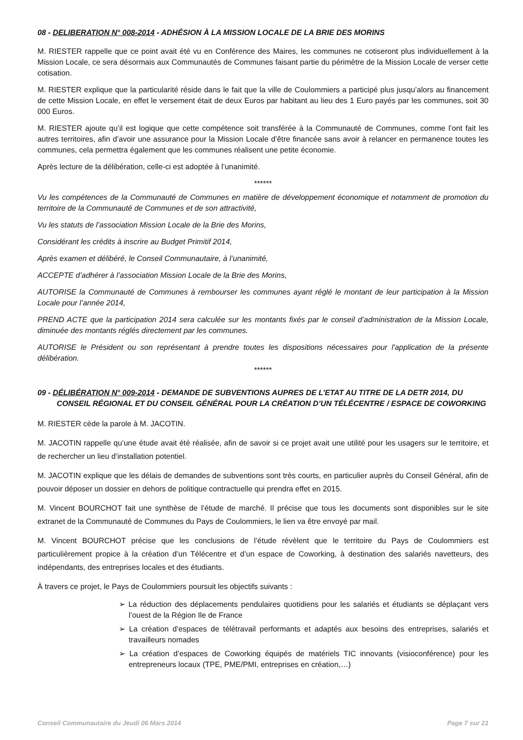08 - DELIBERATION N° 008-2014 - ADHÉSION À LA MISSION LOCALE DE LA BRIE DES MORINS
M. RIESTER rappelle que ce point avait été vu en Conférence des Maires, les communes ne cotiseront plus individuellement à la Mission Locale, ce sera désormais aux Communautés de Communes faisant partie du périmètre de la Mission Locale de verser cette cotisation.
M. RIESTER explique que la particularité réside dans le fait que la ville de Coulommiers a participé plus jusqu’alors au financement de cette Mission Locale, en effet le versement était de deux Euros par habitant au lieu des 1 Euro payés par les communes, soit 30 000 Euros.
M. RIESTER ajoute qu’il est logique que cette compétence soit transférée à la Communauté de Communes, comme l’ont fait les autres territoires, afin d’avoir une assurance pour la Mission Locale d’être financée sans avoir à relancer en permanence toutes les communes, cela permettra également que les communes réalisent une petite économie.
Après lecture de la délibération, celle-ci est adoptée à l’unanimité.
******
Vu les compétences de la Communauté de Communes en matière de développement économique et notamment de promotion du territoire de la Communauté de Communes et de son attractivité,
Vu les statuts de l’association Mission Locale de la Brie des Morins,
Considérant les crédits à inscrire au Budget Primitif 2014,
Après examen et délibéré, le Conseil Communautaire, à l’unanimité,
ACCEPTE d’adhérer à l’association Mission Locale de la Brie des Morins,
AUTORISE la Communauté de Communes à rembourser les communes ayant réglé le montant de leur participation à la Mission Locale pour l’année 2014,
PREND ACTE que la participation 2014 sera calculée sur les montants fixés par le conseil d’administration de la Mission Locale, diminuée des montants réglés directement par les communes.
AUTORISE le Président ou son représentant à prendre toutes les dispositions nécessaires pour l'application de la présente délibération.
******
09 - DÉLIBÉRATION N° 009-2014 - DEMANDE DE SUBVENTIONS AUPRES DE L’ETAT AU TITRE DE LA DETR 2014, DU CONSEIL RÉGIONAL ET DU CONSEIL GÉNÉRAL POUR LA CRÉATION D’UN TÉLÉCENTRE / ESPACE DE COWORKING
M. RIESTER cède la parole à M. JACOTIN.
M. JACOTIN rappelle qu’une étude avait été réalisée, afin de savoir si ce projet avait une utilité pour les usagers sur le territoire, et de rechercher un lieu d’installation potentiel.
M. JACOTIN explique que les délais de demandes de subventions sont très courts, en particulier auprès du Conseil Général, afin de pouvoir déposer un dossier en dehors de politique contractuelle qui prendra effet en 2015.
M. Vincent BOURCHOT fait une synthèse de l’étude de marché. Il précise que tous les documents sont disponibles sur le site extranet de la Communauté de Communes du Pays de Coulommiers, le lien va être envoyé par mail.
M. Vincent BOURCHOT précise que les conclusions de l’étude révèlent que le territoire du Pays de Coulommiers est particulièrement propice à la création d’un Télécentre et d’un espace de Coworking, à destination des salariés navetteurs, des indépendants, des entreprises locales et des étudiants.
À travers ce projet, le Pays de Coulommiers poursuit les objectifs suivants :
➢ La réduction des déplacements pendulaires quotidiens pour les salariés et étudiants se déplaçant vers l’ouest de la Région Ile de France
➢ La création d’espaces de télétravail performants et adaptés aux besoins des entreprises, salariés et travailleurs nomades
➢ La création d’espaces de Coworking équipés de matériels TIC innovants (visioconférence) pour les entrepreneurs locaux (TPE, PME/PMI, entreprises en création,…)
Conseil Communautaire du Jeudi 06 Mars 2014 Page 7 sur 21